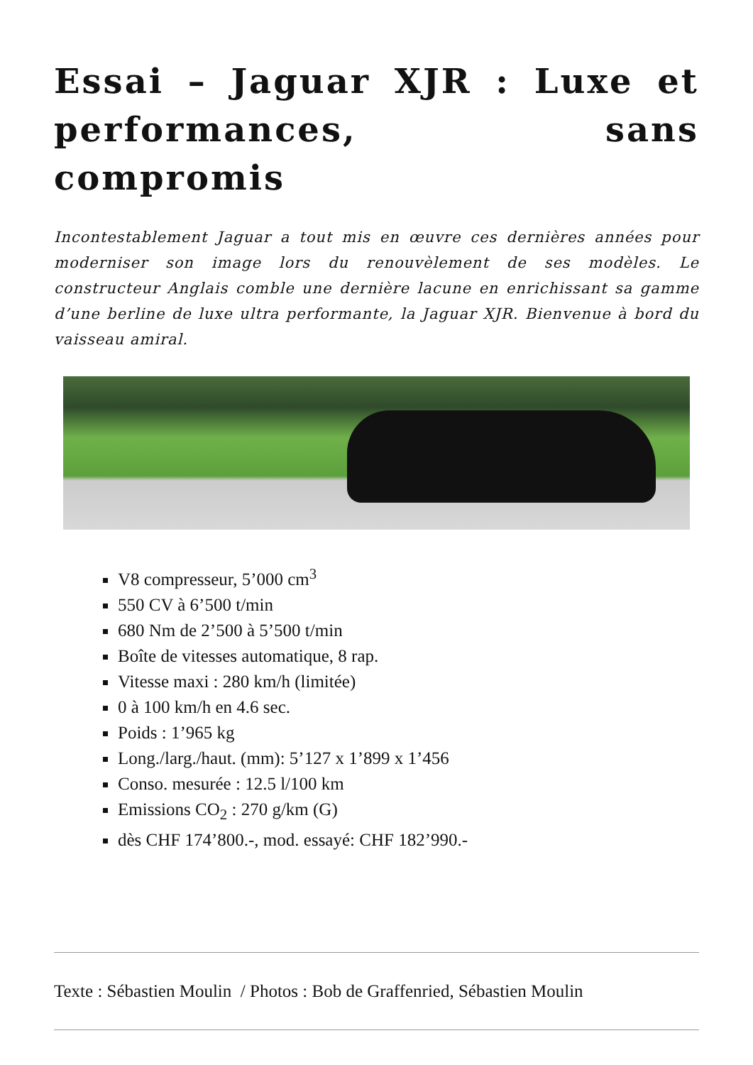Essai – Jaguar XJR : Luxe et performances, sans compromis
Incontestablement Jaguar a tout mis en œuvre ces dernières années pour moderniser son image lors du renouvèlement de ses modèles. Le constructeur Anglais comble une dernière lacune en enrichissant sa gamme d’une berline de luxe ultra performante, la Jaguar XJR. Bienvenue à bord du vaisseau amiral.
V8 compresseur, 5’000 cm<sup>3</sup>
550 CV à 6’500 t/min
680 Nm de 2’500 à 5’500 t/min
Boîte de vitesses automatique, 8 rap.
Vitesse maxi : 280 km/h (limitée)
0 à 100 km/h en 4.6 sec.
Poids : 1’965 kg
Long./larg./haut. (mm): 5’127 x 1’899 x 1’456
Conso. mesurée : 12.5 l/100 km
Emissions CO<sub>2</sub> : 270 g/km (G)
dès CHF 174’800.-, mod. essayé: CHF 182’990.-
Texte : Sébastien Moulin / Photos : Bob de Graffenried, Sébastien Moulin